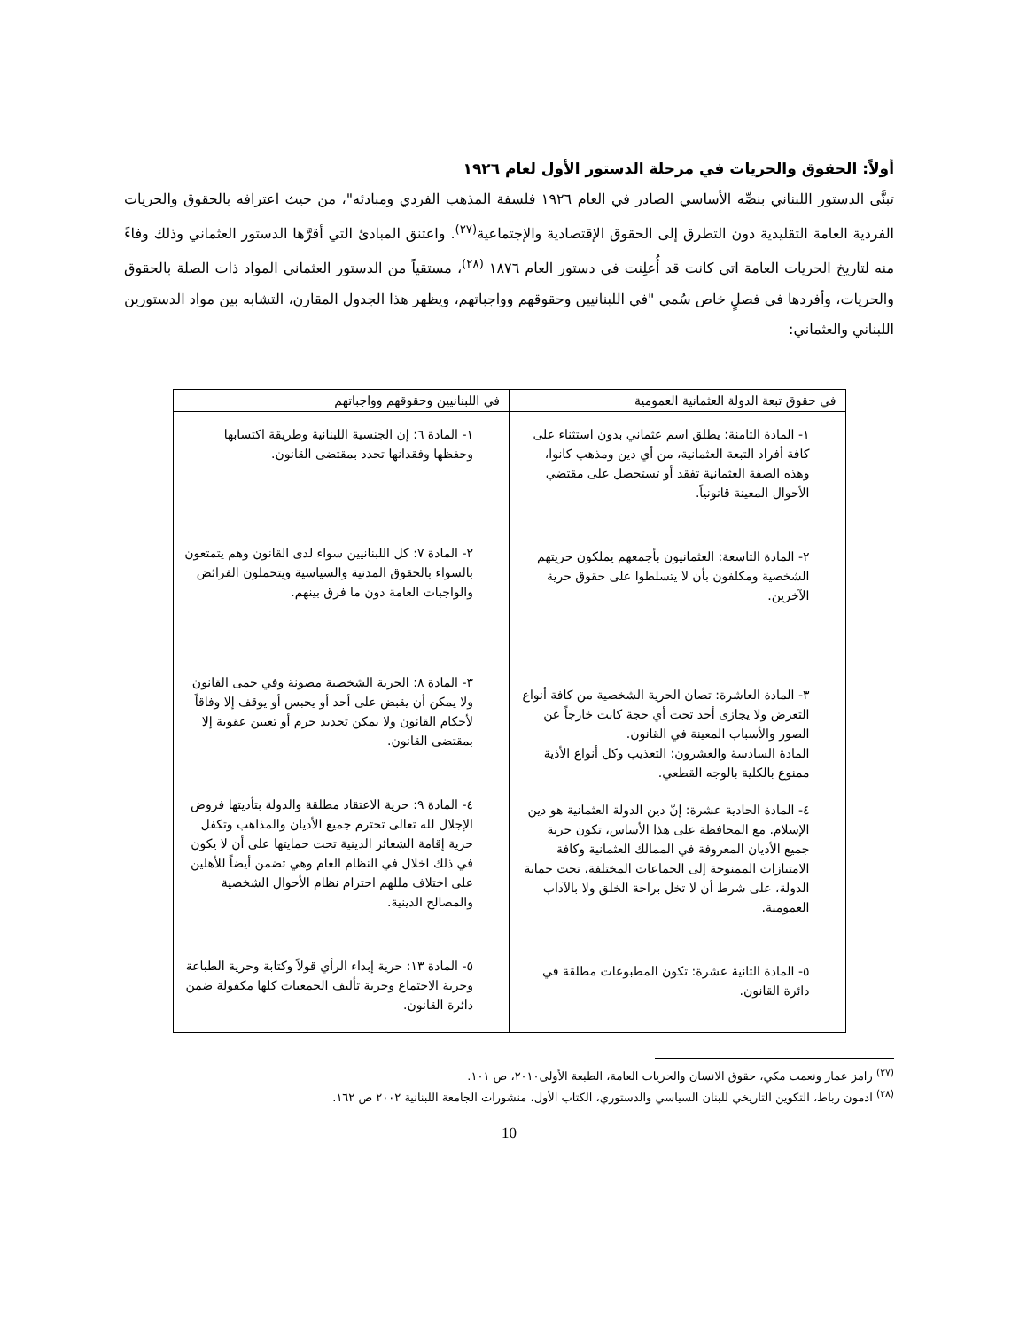أولاً: الحقوق والحريات في مرحلة الدستور الأول لعام ١٩٢٦
تبنَّى الدستور اللبناني بنصِّه الأساسي الصادر في العام ١٩٢٦ فلسفة المذهب الفردي ومبادئه"، من حيث اعترافه بالحقوق والحريات الفردية العامة التقليدية دون التطرق إلى الحقوق الإقتصادية والإجتماعية<sup>(٢٧)</sup>. واعتنق المبادئ التي أقرَّها الدستور العثماني وذلك وفاءً منه لتاريخ الحريات العامة اتي كانت قد أُعلِنت في دستور العام ١٨٧٦ <sup>(٢٨)</sup>، مستقياً من الدستور العثماني المواد ذات الصلة بالحقوق والحريات، وأفردها في فصلٍ خاص سُمي "في اللبنانيين وحقوقهم وواجباتهم، ويظهر هذا الجدول المقارن، التشابه بين مواد الدستورين اللبناني والعثماني:
| في حقوق تبعة الدولة العثمانية العمومية | في اللبنانيين وحقوقهم وواجباتهم |
| --- | --- |
| ١- المادة الثامنة: يطلق اسم عثماني بدون استثناء على كافة أفراد التبعة العثمانية، من أي دين ومذهب كانوا، وهذه الصفة العثمانية تفقد أو تستحصل على مقتضي الأحوال المعينة قانونياً. ٢- المادة التاسعة: العثمانيون بأجمعهم يملكون حريتهم الشخصية ومكلفون بأن لا يتسلطوا على حقوق حرية الآخرين. ٣- المادة العاشرة: تصان الحرية الشخصية من كافة أنواع التعرض ولا يجازى أحد تحت أي حجة كانت خارجاً عن الصور والأسباب المعينة في القانون. المادة السادسة والعشرون: التعذيب وكل أنواع الأذية ممنوع بالكلية بالوجه القطعي. ٤- المادة الحادية عشرة: إنّ دين الدولة العثمانية هو دين الإسلام. مع المحافظة على هذا الأساس، تكون حرية جميع الأديان المعروفة في الممالك العثمانية وكافة الامتيازات الممنوحة إلى الجماعات المختلفة، تحت حماية الدولة، على شرط أن لا تخل براحة الخلق ولا بالآداب العمومية. ٥- المادة الثانية عشرة: تكون المطبوعات مطلقة في دائرة القانون. | ١- المادة ٦: إن الجنسية اللبنانية وطريقة اكتسابها وحفظها وفقدانها تحدد بمقتضى القانون. ٢- المادة ٧: كل اللبنانيين سواء لدى القانون وهم يتمتعون بالسواء بالحقوق المدنية والسياسية ويتحملون الفرائض والواجبات العامة دون ما فرق بينهم. ٣- المادة ٨: الحرية الشخصية مصونة وفي حمى القانون ولا يمكن أن يقبض على أحد أو يحبس أو يوقف إلا وفاقاً لأحكام القانون ولا يمكن تحديد جرم أو تعيين عقوبة إلا بمقتضى القانون. ٤- المادة ٩: حرية الاعتقاد مطلقة والدولة بتأديتها فروض الإجلال لله تعالى تحترم جميع الأديان والمذاهب وتكفل حرية إقامة الشعائر الدينية تحت حمايتها على أن لا يكون في ذلك اخلال في النظام العام وهي تضمن أيضاً للأهلين على اختلاف مللهم احترام نظام الأحوال الشخصية والمصالح الدينية. ٥- المادة ١٣: حرية إبداء الرأي قولاً وكتابة وحرية الطباعة وحرية الاجتماع وحرية تأليف الجمعيات كلها مكفولة ضمن دائرة القانون. |
<sup>(٢٧)</sup> رامز عمار ونعمت مكي، حقوق الانسان والحريات العامة، الطبعة الأولى٢٠١٠، ص ١٠١.
<sup>(٢٨)</sup> ادمون رباط، التكوين التاريخي للبنان السياسي والدستوري، الكتاب الأول، منشورات الجامعة اللبنانية ٢٠٠٢ ص ١٦٢.
10